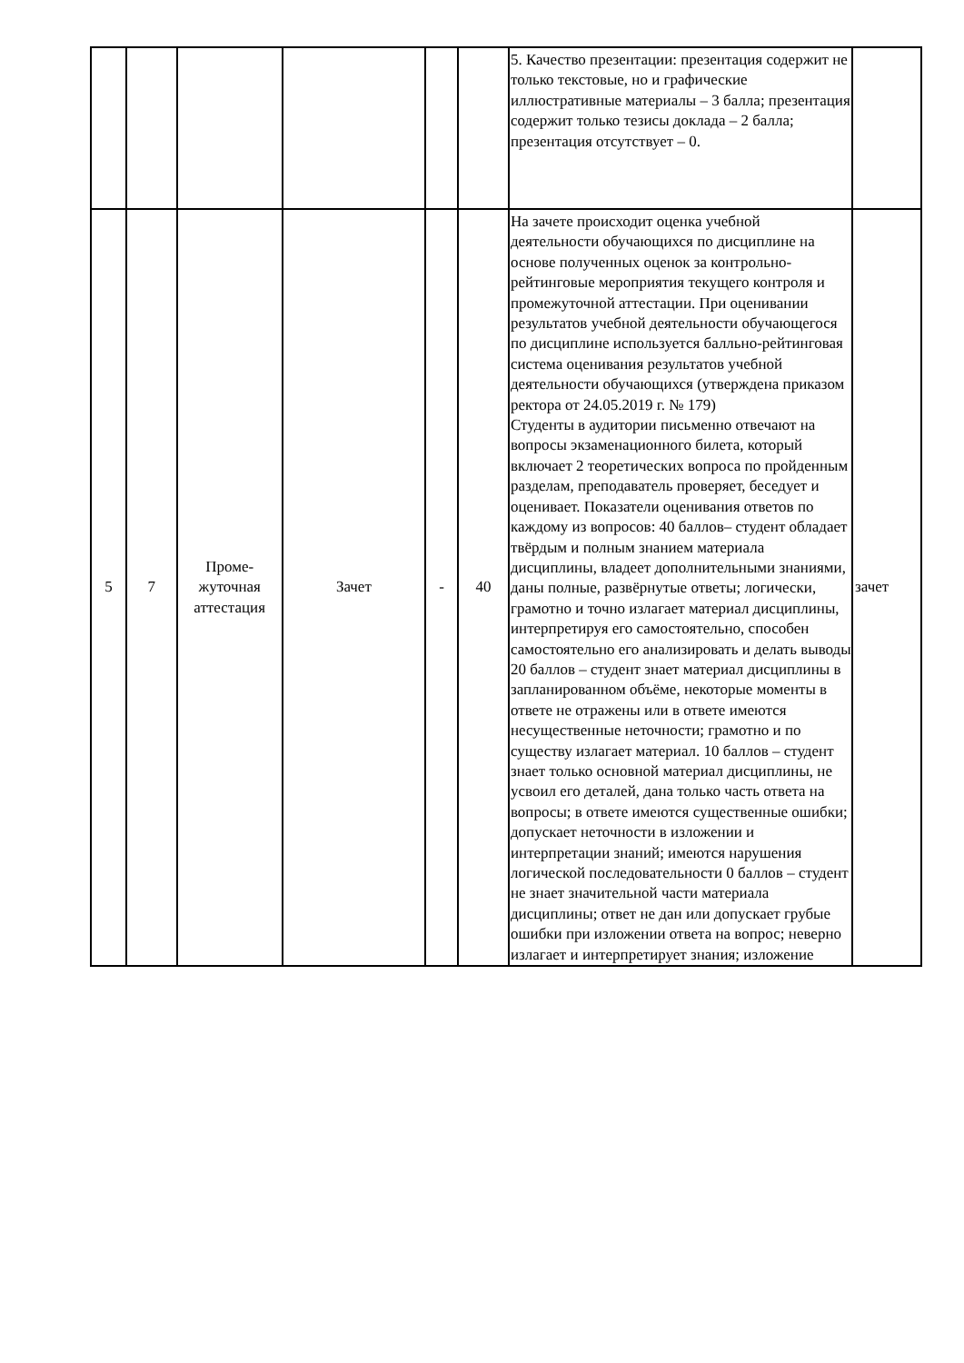| | | | | | | 5. Качество презентации: презентация содержит не только текстовые, но и графические иллюстративные материалы – 3 балла; презентация содержит только тезисы доклада – 2 балла; презентация отсутствует – 0. | |
| 5 | 7 | Проме- жуточная аттестация | Зачет | - | 40 | На зачете происходит оценка учебной деятельности обучающихся по дисциплине на основе полученных оценок за контрольно-рейтинговые мероприятия текущего контроля и промежуточной аттестации. При оценивании результатов учебной деятельности обучающегося по дисциплине используется балльно-рейтинговая система оценивания результатов учебной деятельности обучающихся (утверждена приказом ректора от 24.05.2019 г. № 179) Студенты в аудитории письменно отвечают на вопросы экзаменационного билета, который включает 2 теоретических вопроса по пройденным разделам, преподаватель проверяет, беседует и оценивает. Показатели оценивания ответов по каждому из вопросов: 40 баллов– студент обладает твёрдым и полным знанием материала дисциплины, владеет дополнительными знаниями, даны полные, развёрнутые ответы; логически, грамотно и точно излагает материал дисциплины, интерпретируя его самостоятельно, способен самостоятельно его анализировать и делать выводы 20 баллов – студент знает материал дисциплины в запланированном объёме, некоторые моменты в ответе не отражены или в ответе имеются несущественные неточности; грамотно и по существу излагает материал. 10 баллов – студент знает только основной материал дисциплины, не усвоил его деталей, дана только часть ответа на вопросы; в ответе имеются существенные ошибки; допускает неточности в изложении и интерпретации знаний; имеются нарушения логической последовательности 0 баллов – студент не знает значительной части материала дисциплины; ответ не дан или допускает грубые ошибки при изложении ответа на вопрос; неверно излагает и интерпретирует знания; изложение | зачет |